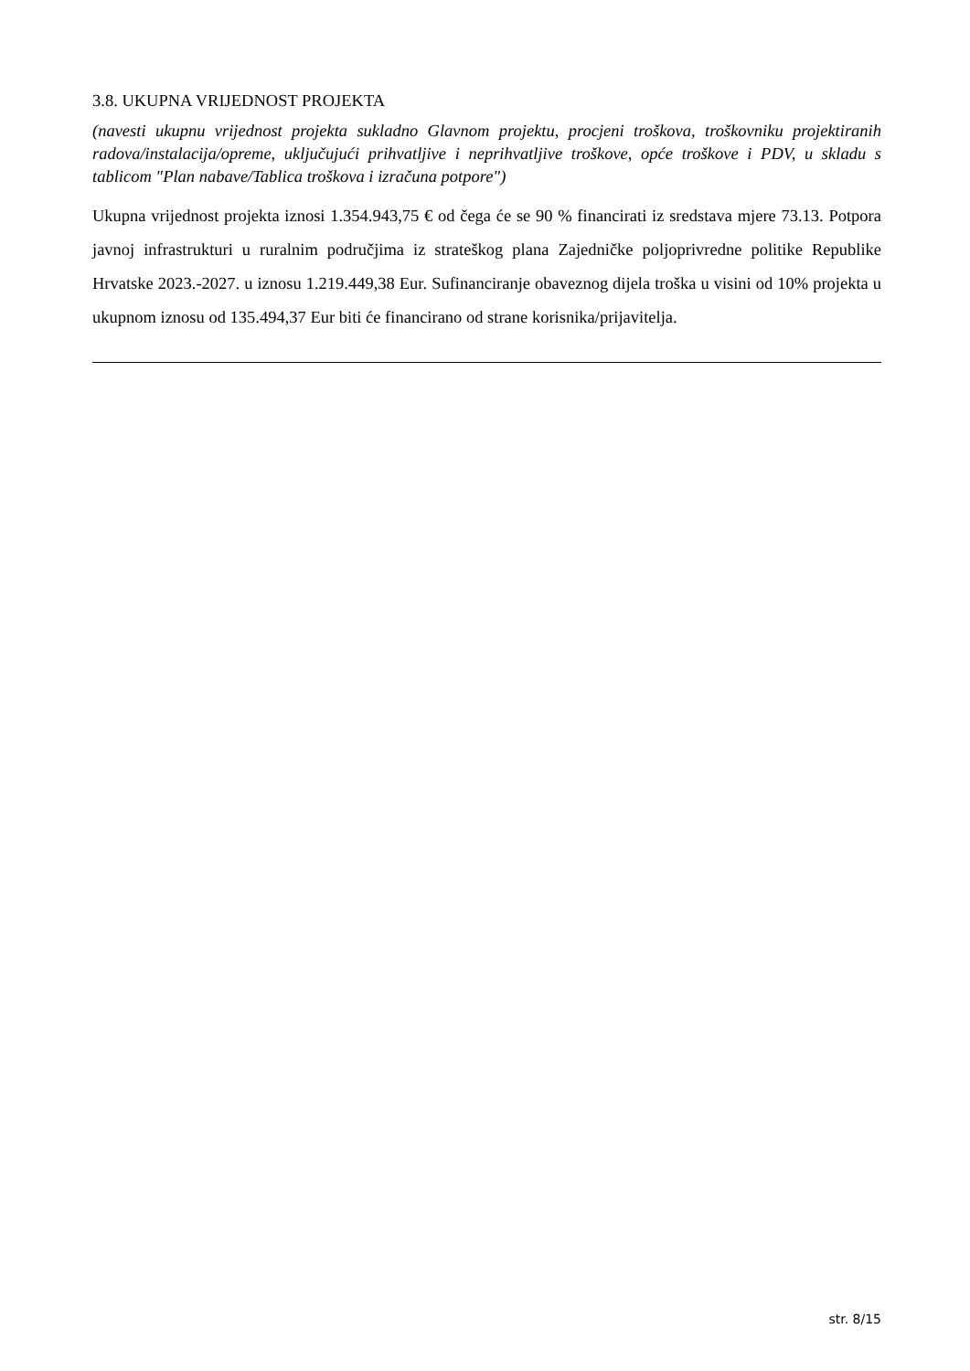3.8. UKUPNA VRIJEDNOST PROJEKTA
(navesti ukupnu vrijednost projekta sukladno Glavnom projektu, procjeni troškova, troškovniku projektiranih radova/instalacija/opreme, uključujući prihvatljive i neprihvatljive troškove, opće troškove i PDV, u skladu s tablicom "Plan nabave/Tablica troškova i izračuna potpore")
Ukupna vrijednost projekta iznosi 1.354.943,75 € od čega će se 90 % financirati iz sredstava mjere 73.13. Potpora javnoj infrastrukturi u ruralnim područjima iz strateškog plana Zajedničke poljoprivredne politike Republike Hrvatske 2023.-2027. u iznosu 1.219.449,38 Eur. Sufinanciranje obaveznog dijela troška u visini od 10% projekta u ukupnom iznosu od 135.494,37 Eur biti će financirano od strane korisnika/prijavitelja.
str. 8/15